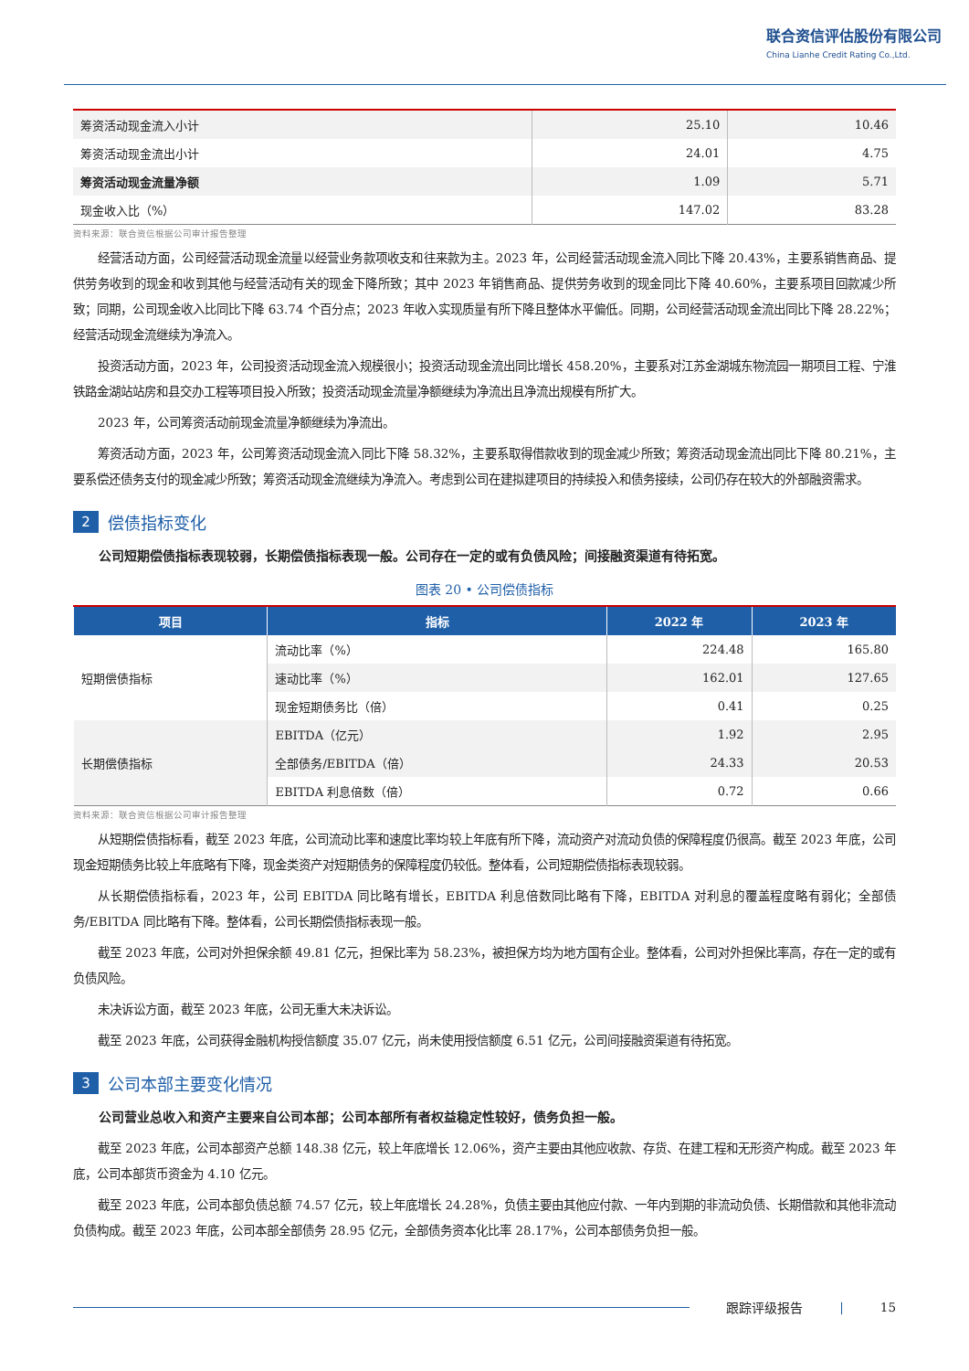联合资信评估股份有限公司
China Lianhe Credit Rating Co.,Ltd.
| 筹资活动现金流入小计 | 25.10 | 10.46 |
| 筹资活动现金流出小计 | 24.01 | 4.75 |
| 筹资活动现金流量净额 | 1.09 | 5.71 |
| 现金收入比（%） | 147.02 | 83.28 |
资料来源：联合资信根据公司审计报告整理
经营活动方面，公司经营活动现金流量以经营业务款项收支和往来款为主。2023 年，公司经营活动现金流入同比下降 20.43%，主要系销售商品、提供劳务收到的现金和收到其他与经营活动有关的现金下降所致；其中 2023 年销售商品、提供劳务收到的现金同比下降 40.60%，主要系项目回款减少所致；同期，公司现金收入比同比下降 63.74 个百分点；2023 年收入实现质量有所下降且整体水平偏低。同期，公司经营活动现金流出同比下降 28.22%；经营活动现金流继续为净流入。
投资活动方面，2023 年，公司投资活动现金流入规模很小；投资活动现金流出同比增长 458.20%，主要系对江苏金湖城东物流园一期项目工程、宁淮铁路金湖站站房和县交办工程等项目投入所致；投资活动现金流量净额继续为净流出且净流出规模有所扩大。
2023 年，公司筹资活动前现金流量净额继续为净流出。
筹资活动方面，2023 年，公司筹资活动现金流入同比下降 58.32%，主要系取得借款收到的现金减少所致；筹资活动现金流出同比下降 80.21%，主要系偿还债务支付的现金减少所致；筹资活动现金流继续为净流入。考虑到公司在建拟建项目的持续投入和债务接续，公司仍存在较大的外部融资需求。
2 偿债指标变化
公司短期偿债指标表现较弱，长期偿债指标表现一般。公司存在一定的或有负债风险；间接融资渠道有待拓宽。
图表 20 • 公司偿债指标
| 项目 | 指标 | 2022 年 | 2023 年 |
| --- | --- | --- | --- |
| 短期偿债指标 | 流动比率（%） | 224.48 | 165.80 |
| | 速动比率（%） | 162.01 | 127.65 |
| | 现金短期债务比（倍） | 0.41 | 0.25 |
| 长期偿债指标 | EBITDA（亿元） | 1.92 | 2.95 |
| | 全部债务/EBITDA（倍） | 24.33 | 20.53 |
| | EBITDA 利息倍数（倍） | 0.72 | 0.66 |
资料来源：联合资信根据公司审计报告整理
从短期偿债指标看，截至 2023 年底，公司流动比率和速度比率均较上年底有所下降，流动资产对流动负债的保障程度仍很高。截至 2023 年底，公司现金短期债务比较上年底略有下降，现金类资产对短期债务的保障程度仍较低。整体看，公司短期偿债指标表现较弱。
从长期偿债指标看，2023 年，公司 EBITDA 同比略有增长，EBITDA 利息倍数同比略有下降，EBITDA 对利息的覆盖程度略有弱化；全部债务/EBITDA 同比略有下降。整体看，公司长期偿债指标表现一般。
截至 2023 年底，公司对外担保余额 49.81 亿元，担保比率为 58.23%，被担保方均为地方国有企业。整体看，公司对外担保比率高，存在一定的或有负债风险。
未决诉讼方面，截至 2023 年底，公司无重大未决诉讼。
截至 2023 年底，公司获得金融机构授信额度 35.07 亿元，尚未使用授信额度 6.51 亿元，公司间接融资渠道有待拓宽。
3 公司本部主要变化情况
公司营业总收入和资产主要来自公司本部；公司本部所有者权益稳定性较好，债务负担一般。
截至 2023 年底，公司本部资产总额 148.38 亿元，较上年底增长 12.06%，资产主要由其他应收款、存货、在建工程和无形资产构成。截至 2023 年底，公司本部货币资金为 4.10 亿元。
截至 2023 年底，公司本部负债总额 74.57 亿元，较上年底增长 24.28%，负债主要由其他应付款、一年内到期的非流动负债、长期借款和其他非流动负债构成。截至 2023 年底，公司本部全部债务 28.95 亿元，全部债务资本化比率 28.17%，公司本部债务负担一般。
跟踪评级报告 | 15